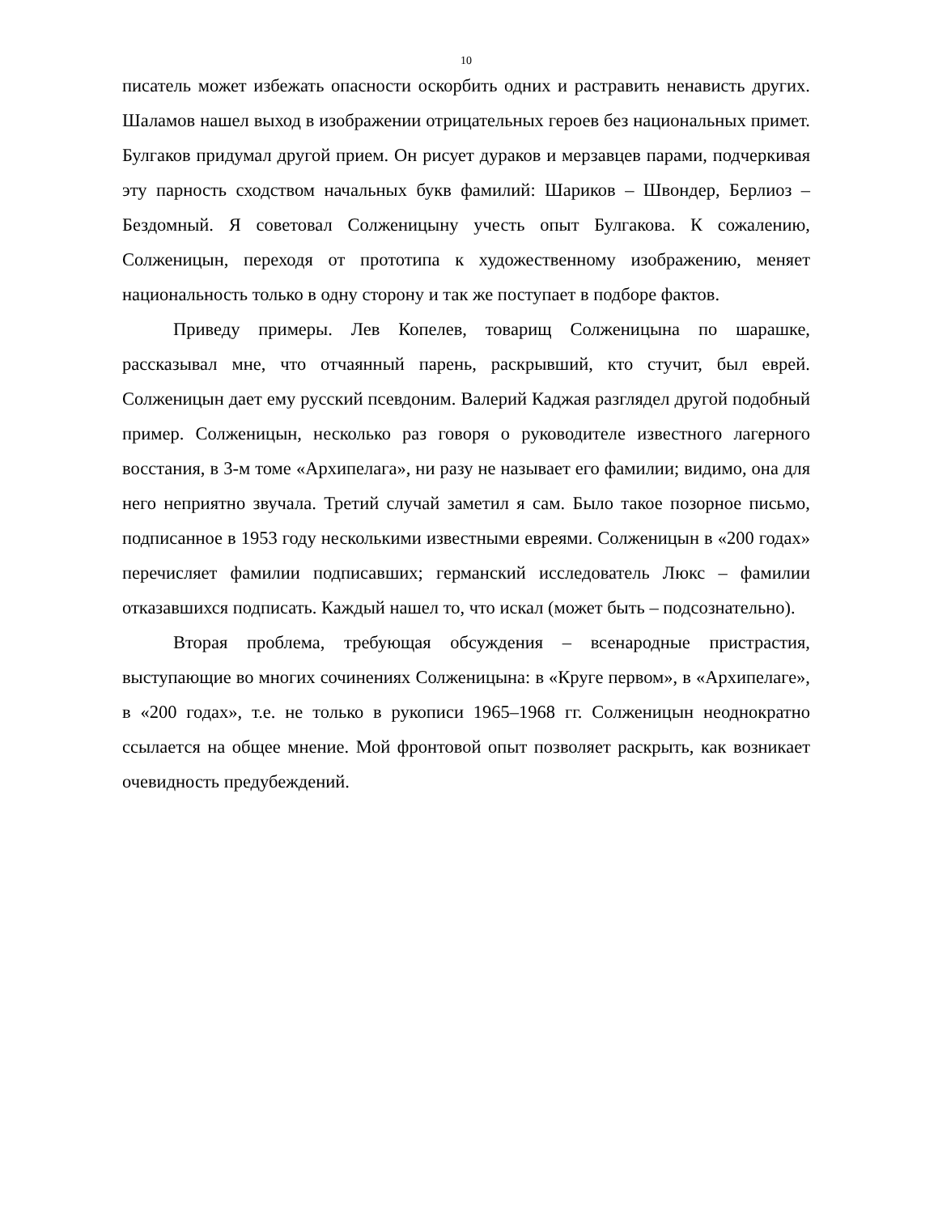10
писатель может избежать опасности оскорбить одних и растравить ненависть других. Шаламов нашел выход в изображении отрицательных героев без национальных примет. Булгаков придумал другой прием. Он рисует дураков и мерзавцев парами, подчеркивая эту парность сходством начальных букв фамилий: Шариков – Швондер, Берлиоз – Бездомный. Я советовал Солженицыну учесть опыт Булгакова. К сожалению, Солженицын, переходя от прототипа к художественному изображению, меняет национальность только в одну сторону и так же поступает в подборе фактов.
Приведу примеры. Лев Копелев, товарищ Солженицына по шарашке, рассказывал мне, что отчаянный парень, раскрывший, кто стучит, был еврей. Солженицын дает ему русский псевдоним. Валерий Каджая разглядел другой подобный пример. Солженицын, несколько раз говоря о руководителе известного лагерного восстания, в 3-м томе «Архипелага», ни разу не называет его фамилии; видимо, она для него неприятно звучала. Третий случай заметил я сам. Было такое позорное письмо, подписанное в 1953 году несколькими известными евреями. Солженицын в «200 годах» перечисляет фамилии подписавших; германский исследователь Люкс – фамилии отказавшихся подписать. Каждый нашел то, что искал (может быть – подсознательно).
Вторая проблема, требующая обсуждения – всенародные пристрастия, выступающие во многих сочинениях Солженицына: в «Круге первом», в «Архипелаге», в «200 годах», т.е. не только в рукописи 1965–1968 гг. Солженицын неоднократно ссылается на общее мнение. Мой фронтовой опыт позволяет раскрыть, как возникает очевидность предубеждений.